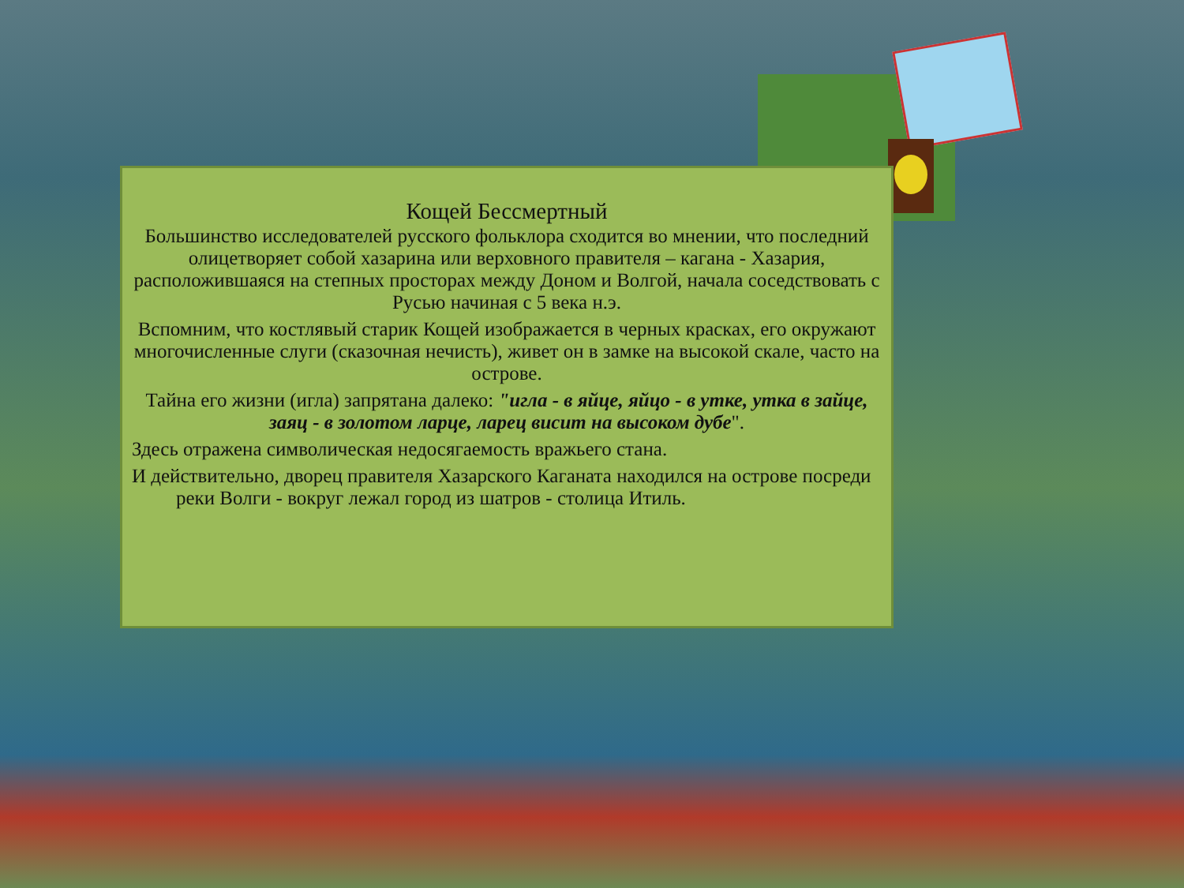Кощей Бессмертный
Большинство исследователей русского фольклора сходится во мнении, что последний олицетворяет собой хазарина или верховного правителя – кагана - Хазария, расположившаяся на степных просторах между Доном и Волгой, начала соседствовать с Русью начиная с 5 века н.э.
Вспомним, что костлявый старик Кощей изображается в черных красках, его окружают многочисленные слуги (сказочная нечисть), живет он в замке на высокой скале, часто на острове.
Тайна его жизни (игла) запрятана далеко: "игла - в яйце, яйцо - в утке, утка в зайце, заяц - в золотом ларце, ларец висит на высоком дубе".
Здесь отражена символическая недосягаемость вражьего стана.
И действительно, дворец правителя Хазарского Каганата находился на острове посреди реки Волги - вокруг лежал город из шатров - столица Итиль.